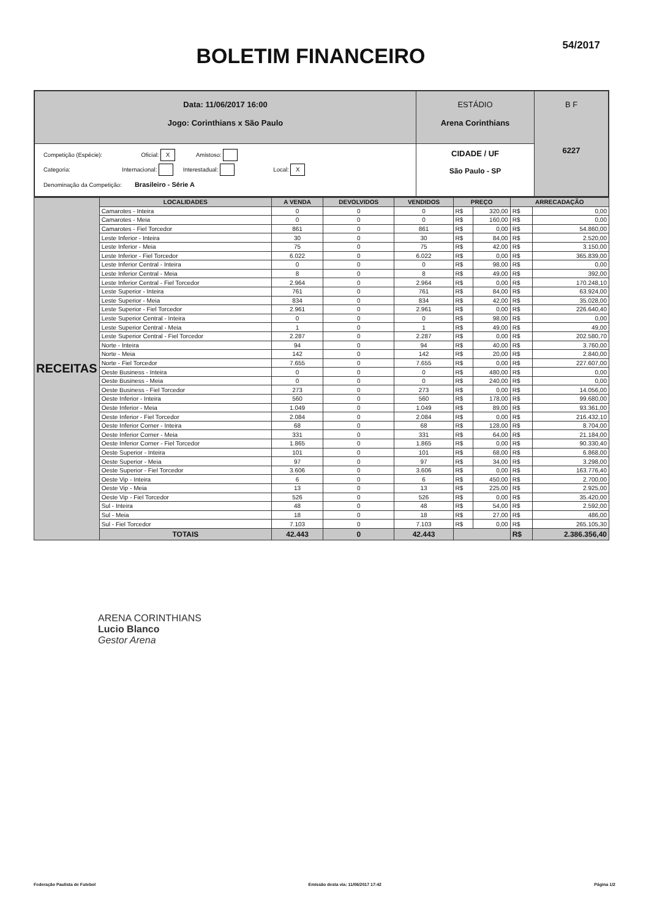54/2017
BOLETIM FINANCEIRO
| Data: 11/06/2017 16:00 Jogo: Corinthians x São Paulo | ESTÁDIO Arena Corinthians | B F 6227 |
| Competição (Espécie): Oficial: X Amistoso: Categoria: Internacional: Interestadual: Local: X Denominação da Competição: Brasileiro - Série A | CIDADE / UF São Paulo - SP | |
| RECEITAS | LOCALIDADES | A VENDA | DEVOLVIDOS | VENDIDOS | PREÇO | | ARRECADAÇÃO | |
| | Camarotes - Inteira | 0 | 0 | 0 | R$ | 320,00 | R$ | 0,00 |
| | Camarotes - Meia | 0 | 0 | 0 | R$ | 160,00 | R$ | 0,00 |
| | Camarotes - Fiel Torcedor | 861 | 0 | 861 | R$ | 0,00 | R$ | 54.860,00 |
| | Leste Inferior - Inteira | 30 | 0 | 30 | R$ | 84,00 | R$ | 2.520,00 |
| | Leste Inferior - Meia | 75 | 0 | 75 | R$ | 42,00 | R$ | 3.150,00 |
| | Leste Inferior - Fiel Torcedor | 6.022 | 0 | 6.022 | R$ | 0,00 | R$ | 365.839,00 |
| | Leste Inferior Central - Inteira | 0 | 0 | 0 | R$ | 98,00 | R$ | 0,00 |
| | Leste Inferior Central - Meia | 8 | 0 | 8 | R$ | 49,00 | R$ | 392,00 |
| | Leste Inferior Central - Fiel Torcedor | 2.964 | 0 | 2.964 | R$ | 0,00 | R$ | 170.248,10 |
| | Leste Superior - Inteira | 761 | 0 | 761 | R$ | 84,00 | R$ | 63.924,00 |
| | Leste Superior - Meia | 834 | 0 | 834 | R$ | 42,00 | R$ | 35.028,00 |
| | Leste Superior - Fiel Torcedor | 2.961 | 0 | 2.961 | R$ | 0,00 | R$ | 226.640,40 |
| | Leste Superior Central - Inteira | 0 | 0 | 0 | R$ | 98,00 | R$ | 0,00 |
| | Leste Superior Central - Meia | 1 | 0 | 1 | R$ | 49,00 | R$ | 49,00 |
| | Leste Superior Central - Fiel Torcedor | 2.287 | 0 | 2.287 | R$ | 0,00 | R$ | 202.580,70 |
| | Norte - Inteira | 94 | 0 | 94 | R$ | 40,00 | R$ | 3.760,00 |
| | Norte - Meia | 142 | 0 | 142 | R$ | 20,00 | R$ | 2.840,00 |
| | Norte - Fiel Torcedor | 7.655 | 0 | 7.655 | R$ | 0,00 | R$ | 227.607,00 |
| | Oeste Business - Inteira | 0 | 0 | 0 | R$ | 480,00 | R$ | 0,00 |
| | Oeste Business - Meia | 0 | 0 | 0 | R$ | 240,00 | R$ | 0,00 |
| | Oeste Business - Fiel Torcedor | 273 | 0 | 273 | R$ | 0,00 | R$ | 14.056,00 |
| | Oeste Inferior - Inteira | 560 | 0 | 560 | R$ | 178,00 | R$ | 99.680,00 |
| | Oeste Inferior - Meia | 1.049 | 0 | 1.049 | R$ | 89,00 | R$ | 93.361,00 |
| | Oeste Inferior - Fiel Torcedor | 2.084 | 0 | 2.084 | R$ | 0,00 | R$ | 216.432,10 |
| | Oeste Inferior Corner - Inteira | 68 | 0 | 68 | R$ | 128,00 | R$ | 8.704,00 |
| | Oeste Inferior Corner - Meia | 331 | 0 | 331 | R$ | 64,00 | R$ | 21.184,00 |
| | Oeste Inferior Corner - Fiel Torcedor | 1.865 | 0 | 1.865 | R$ | 0,00 | R$ | 90.330,40 |
| | Oeste Superior - Inteira | 101 | 0 | 101 | R$ | 68,00 | R$ | 6.868,00 |
| | Oeste Superior - Meia | 97 | 0 | 97 | R$ | 34,00 | R$ | 3.298,00 |
| | Oeste Superior - Fiel Torcedor | 3.606 | 0 | 3.606 | R$ | 0,00 | R$ | 163.776,40 |
| | Oeste Vip - Inteira | 6 | 0 | 6 | R$ | 450,00 | R$ | 2.700,00 |
| | Oeste Vip - Meia | 13 | 0 | 13 | R$ | 225,00 | R$ | 2.925,00 |
| | Oeste Vip - Fiel Torcedor | 526 | 0 | 526 | R$ | 0,00 | R$ | 35.420,00 |
| | Sul - Inteira | 48 | 0 | 48 | R$ | 54,00 | R$ | 2.592,00 |
| | Sul - Meia | 18 | 0 | 18 | R$ | 27,00 | R$ | 486,00 |
| | Sul - Fiel Torcedor | 7.103 | 0 | 7.103 | R$ | 0,00 | R$ | 265.105,30 |
| | TOTAIS | 42.443 | 0 | 42.443 | | | R$ | 2.386.356,40 |
ARENA CORINTHIANS
Lucio Blanco
Gestor Arena
Federação Paulista de Futebol Emissão desta via: 11/06/2017 17:42 Página 1/2